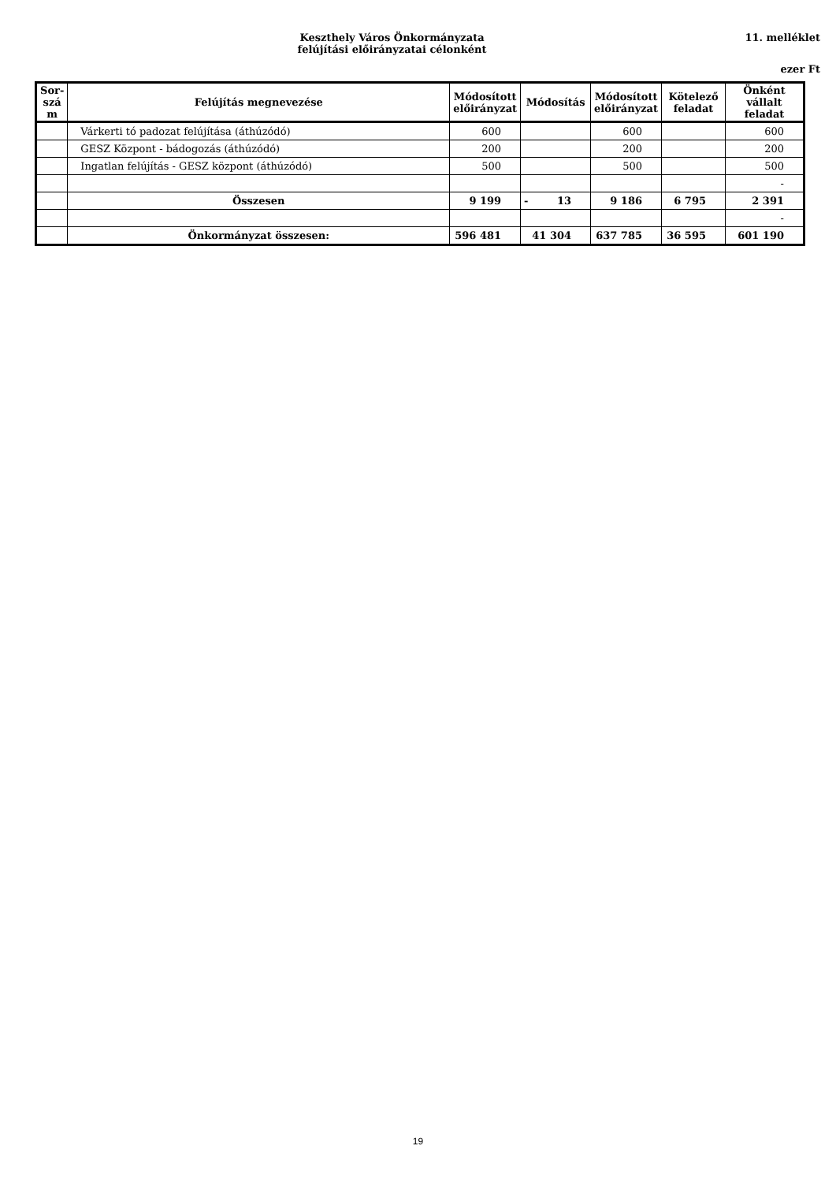Keszthely Város Önkormányzata
felújítási előirányzatai célonként
11. melléklet
ezer Ft
| Sor- szá m | Felújítás megnevezése | Módosított előirányzat | Módosítás | Módosított előirányzat | Kötelező feladat | Önként vállalt feladat |
| --- | --- | --- | --- | --- | --- | --- |
| | Várkerti tó padozat felújítása (áthúzódó) | 600 | | 600 | | 600 |
| | GESZ Központ - bádogozás (áthúzódó) | 200 | | 200 | | 200 |
| | Ingatlan felújítás - GESZ központ (áthúzódó) | 500 | | 500 | | 500 |
| | | | | | | - |
| | Összesen | 9 199 | - 13 | 9 186 | 6 795 | 2 391 |
| | | | | | | - |
| | Önkormányzat összesen: | 596 481 | 41 304 | 637 785 | 36 595 | 601 190 |
19